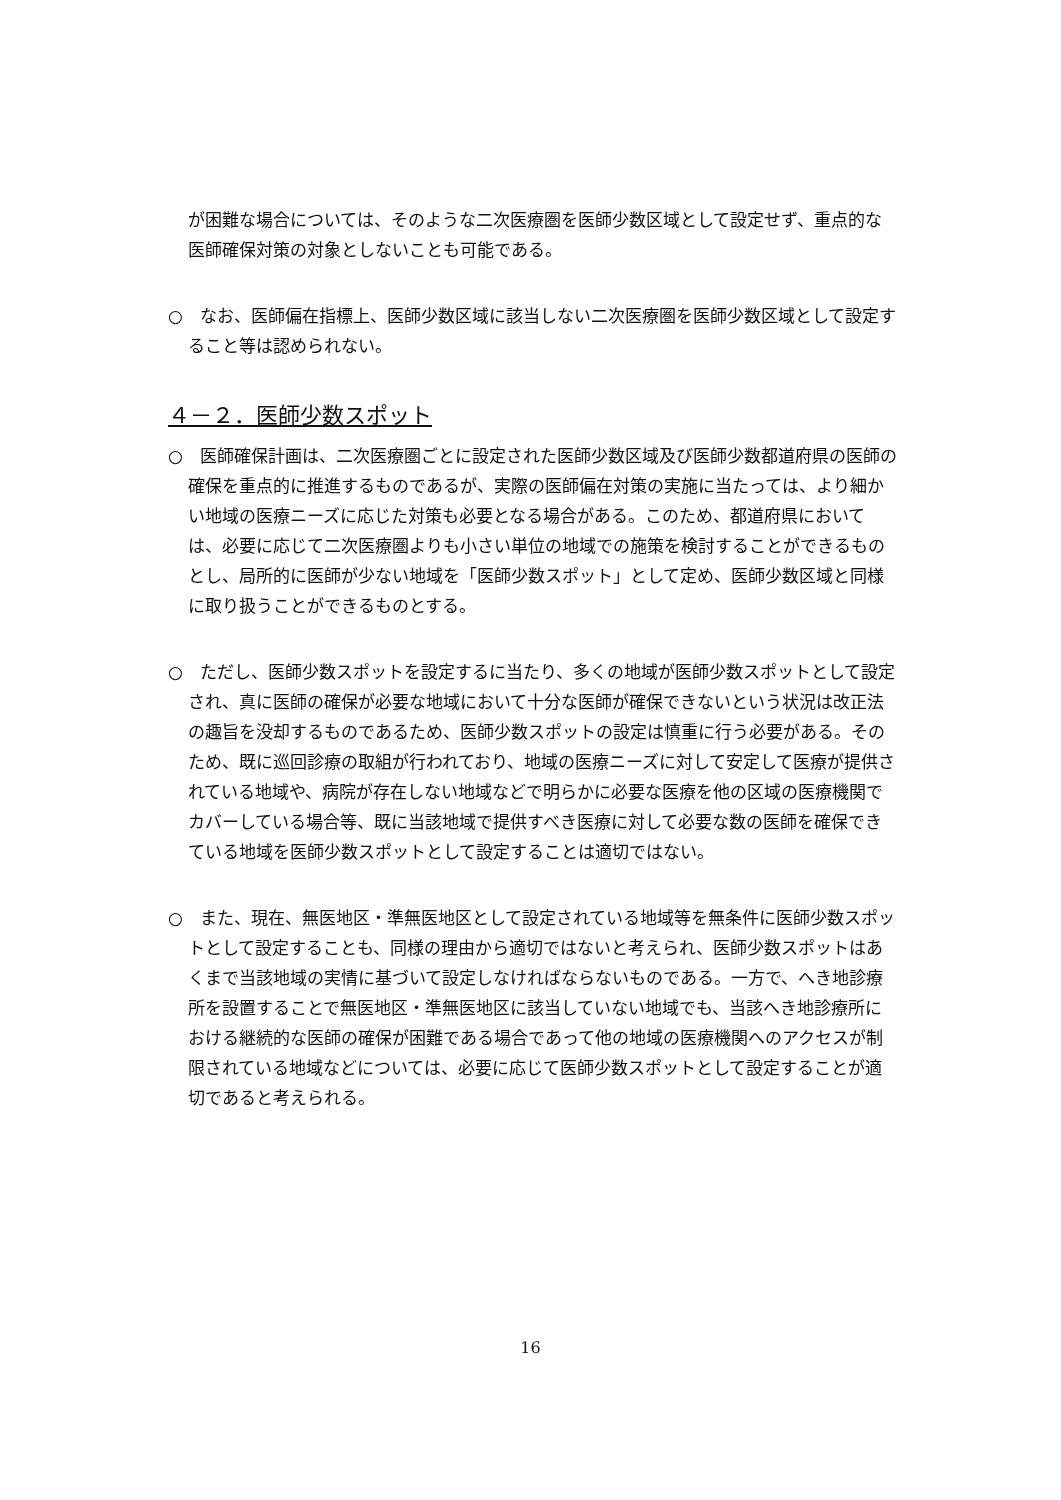が困難な場合については、そのような二次医療圏を医師少数区域として設定せず、重点的な医師確保対策の対象としないことも可能である。
○　なお、医師偏在指標上、医師少数区域に該当しない二次医療圏を医師少数区域として設定すること等は認められない。
４－２．医師少数スポット
○　医師確保計画は、二次医療圏ごとに設定された医師少数区域及び医師少数都道府県の医師の確保を重点的に推進するものであるが、実際の医師偏在対策の実施に当たっては、より細かい地域の医療ニーズに応じた対策も必要となる場合がある。このため、都道府県においては、必要に応じて二次医療圏よりも小さい単位の地域での施策を検討することができるものとし、局所的に医師が少ない地域を「医師少数スポット」として定め、医師少数区域と同様に取り扱うことができるものとする。
○　ただし、医師少数スポットを設定するに当たり、多くの地域が医師少数スポットとして設定され、真に医師の確保が必要な地域において十分な医師が確保できないという状況は改正法の趣旨を没却するものであるため、医師少数スポットの設定は慎重に行う必要がある。そのため、既に巡回診療の取組が行われており、地域の医療ニーズに対して安定して医療が提供されている地域や、病院が存在しない地域などで明らかに必要な医療を他の区域の医療機関でカバーしている場合等、既に当該地域で提供すべき医療に対して必要な数の医師を確保できている地域を医師少数スポットとして設定することは適切ではない。
○　また、現在、無医地区・準無医地区として設定されている地域等を無条件に医師少数スポットとして設定することも、同様の理由から適切ではないと考えられ、医師少数スポットはあくまで当該地域の実情に基づいて設定しなければならないものである。一方で、へき地診療所を設置することで無医地区・準無医地区に該当していない地域でも、当該へき地診療所における継続的な医師の確保が困難である場合であって他の地域の医療機関へのアクセスが制限されている地域などについては、必要に応じて医師少数スポットとして設定することが適切であると考えられる。
16